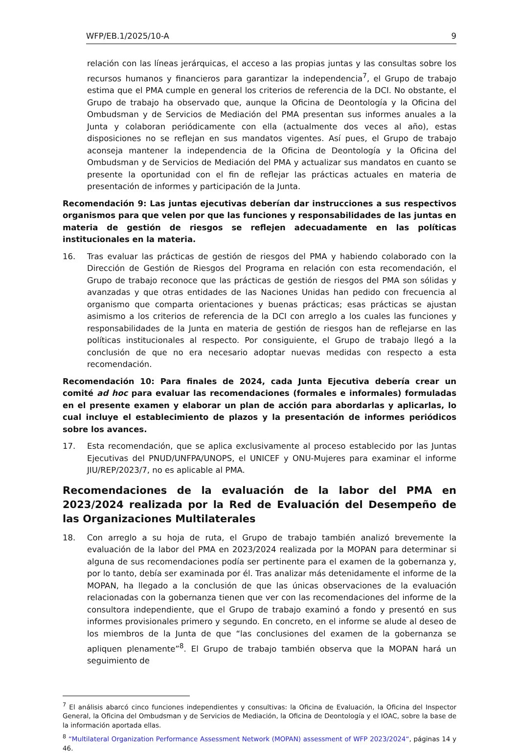WFP/EB.1/2025/10-A 9
relación con las líneas jerárquicas, el acceso a las propias juntas y las consultas sobre los recursos humanos y financieros para garantizar la independencia<sup>7</sup>, el Grupo de trabajo estima que el PMA cumple en general los criterios de referencia de la DCI. No obstante, el Grupo de trabajo ha observado que, aunque la Oficina de Deontología y la Oficina del Ombudsman y de Servicios de Mediación del PMA presentan sus informes anuales a la Junta y colaboran periódicamente con ella (actualmente dos veces al año), estas disposiciones no se reflejan en sus mandatos vigentes. Así pues, el Grupo de trabajo aconseja mantener la independencia de la Oficina de Deontología y la Oficina del Ombudsman y de Servicios de Mediación del PMA y actualizar sus mandatos en cuanto se presente la oportunidad con el fin de reflejar las prácticas actuales en materia de presentación de informes y participación de la Junta.
Recomendación 9: Las juntas ejecutivas deberían dar instrucciones a sus respectivos organismos para que velen por que las funciones y responsabilidades de las juntas en materia de gestión de riesgos se reflejen adecuadamente en las políticas institucionales en la materia.
16. Tras evaluar las prácticas de gestión de riesgos del PMA y habiendo colaborado con la Dirección de Gestión de Riesgos del Programa en relación con esta recomendación, el Grupo de trabajo reconoce que las prácticas de gestión de riesgos del PMA son sólidas y avanzadas y que otras entidades de las Naciones Unidas han pedido con frecuencia al organismo que comparta orientaciones y buenas prácticas; esas prácticas se ajustan asimismo a los criterios de referencia de la DCI con arreglo a los cuales las funciones y responsabilidades de la Junta en materia de gestión de riesgos han de reflejarse en las políticas institucionales al respecto. Por consiguiente, el Grupo de trabajo llegó a la conclusión de que no era necesario adoptar nuevas medidas con respecto a esta recomendación.
Recomendación 10: Para finales de 2024, cada Junta Ejecutiva debería crear un comité ad hoc para evaluar las recomendaciones (formales e informales) formuladas en el presente examen y elaborar un plan de acción para abordarlas y aplicarlas, lo cual incluye el establecimiento de plazos y la presentación de informes periódicos sobre los avances.
17. Esta recomendación, que se aplica exclusivamente al proceso establecido por las Juntas Ejecutivas del PNUD/UNFPA/UNOPS, el UNICEF y ONU-Mujeres para examinar el informe JIU/REP/2023/7, no es aplicable al PMA.
Recomendaciones de la evaluación de la labor del PMA en 2023/2024 realizada por la Red de Evaluación del Desempeño de las Organizaciones Multilaterales
18. Con arreglo a su hoja de ruta, el Grupo de trabajo también analizó brevemente la evaluación de la labor del PMA en 2023/2024 realizada por la MOPAN para determinar si alguna de sus recomendaciones podía ser pertinente para el examen de la gobernanza y, por lo tanto, debía ser examinada por él. Tras analizar más detenidamente el informe de la MOPAN, ha llegado a la conclusión de que las únicas observaciones de la evaluación relacionadas con la gobernanza tienen que ver con las recomendaciones del informe de la consultora independiente, que el Grupo de trabajo examinó a fondo y presentó en sus informes provisionales primero y segundo. En concreto, en el informe se alude al deseo de los miembros de la Junta de que “las conclusiones del examen de la gobernanza se apliquen plenamente”<sup>8</sup>. El Grupo de trabajo también observa que la MOPAN hará un seguimiento de
<sup>7</sup> El análisis abarcó cinco funciones independientes y consultivas: la Oficina de Evaluación, la Oficina del Inspector General, la Oficina del Ombudsman y de Servicios de Mediación, la Oficina de Deontología y el IOAC, sobre la base de la información aportada ellas.
<sup>8</sup> “Multilateral Organization Performance Assessment Network (MOPAN) assessment of WFP 2023/2024“, páginas 14 y 46.